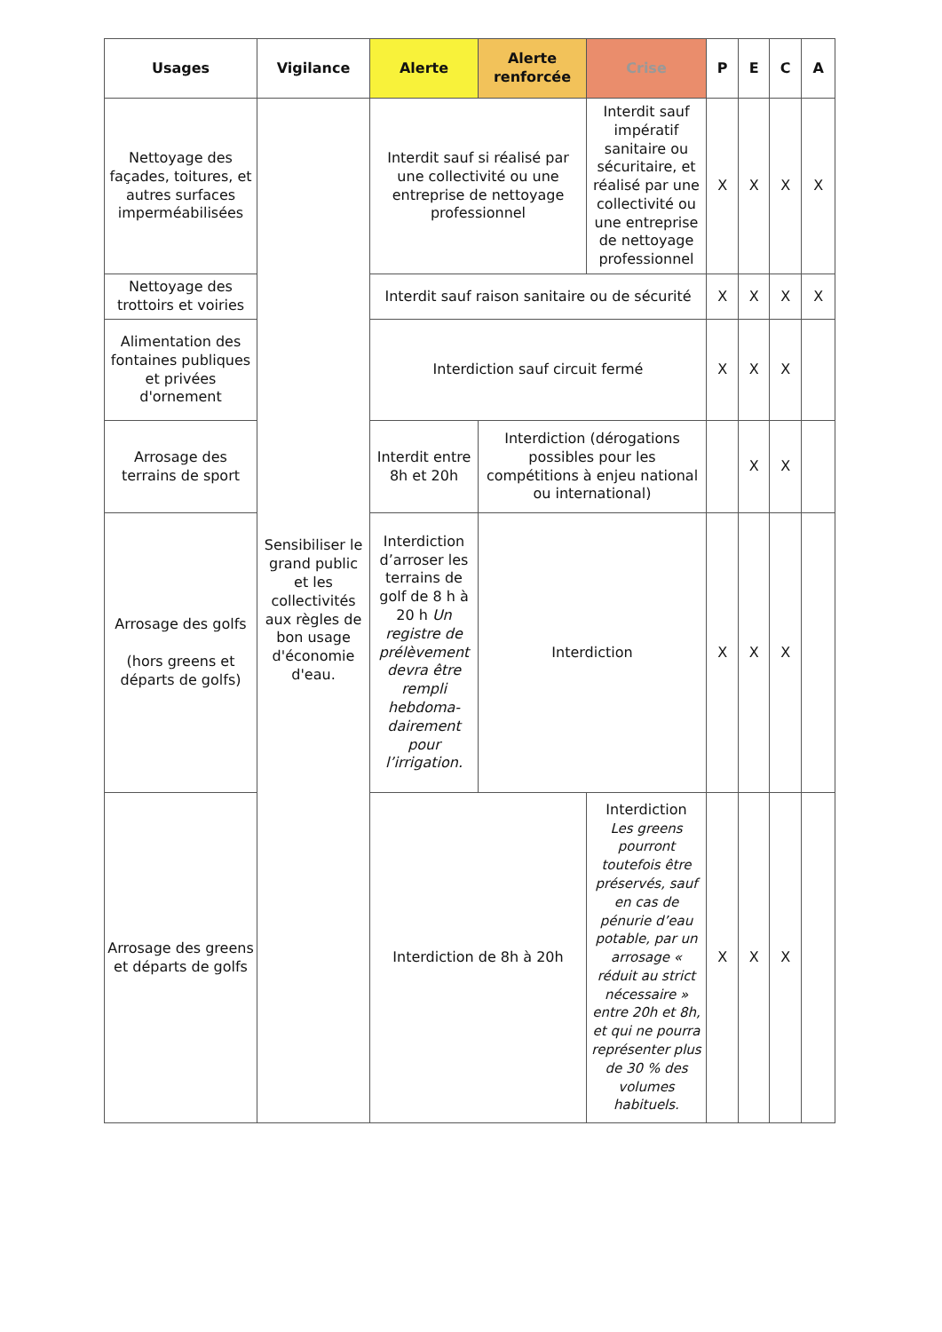| Usages | Vigilance | Alerte | Alerte renforcée | Crise | P | E | C | A |
| --- | --- | --- | --- | --- | --- | --- | --- | --- |
| Nettoyage des façades, toitures, et autres surfaces imperméabilisées | Sensibiliser le grand public et les collectivités aux règles de bon usage d'économie d'eau. | Interdit sauf si réalisé par une collectivité ou une entreprise de nettoyage professionnel | | Interdit sauf impératif sanitaire ou sécuritaire, et réalisé par une collectivité ou une entreprise de nettoyage professionnel | X | X | X | X |
| Nettoyage des trottoirs et voiries | | Interdit sauf raison sanitaire ou de sécurité | | | X | X | X | X |
| Alimentation des fontaines publiques et privées d'ornement | | Interdiction sauf circuit fermé | | | X | X | X | |
| Arrosage des terrains de sport | | Interdit entre 8h et 20h | Interdiction (dérogations possibles pour les compétitions à enjeu national ou international) | | | X | X | |
| Arrosage des golfs (hors greens et départs de golfs) | | Interdiction d’arroser les terrains de golf de 8 h à 20 h Un registre de prélèvement devra être rempli hebdoma-dairement pour l’irrigation. | Interdiction | | X | X | X | |
| Arrosage des greens et départs de golfs | | Interdiction de 8h à 20h | | Interdiction Les greens pourront toutefois être préservés, sauf en cas de pénurie d’eau potable, par un arrosage « réduit au strict nécessaire » entre 20h et 8h, et qui ne pourra représenter plus de 30 % des volumes habituels. | X | X | X | |